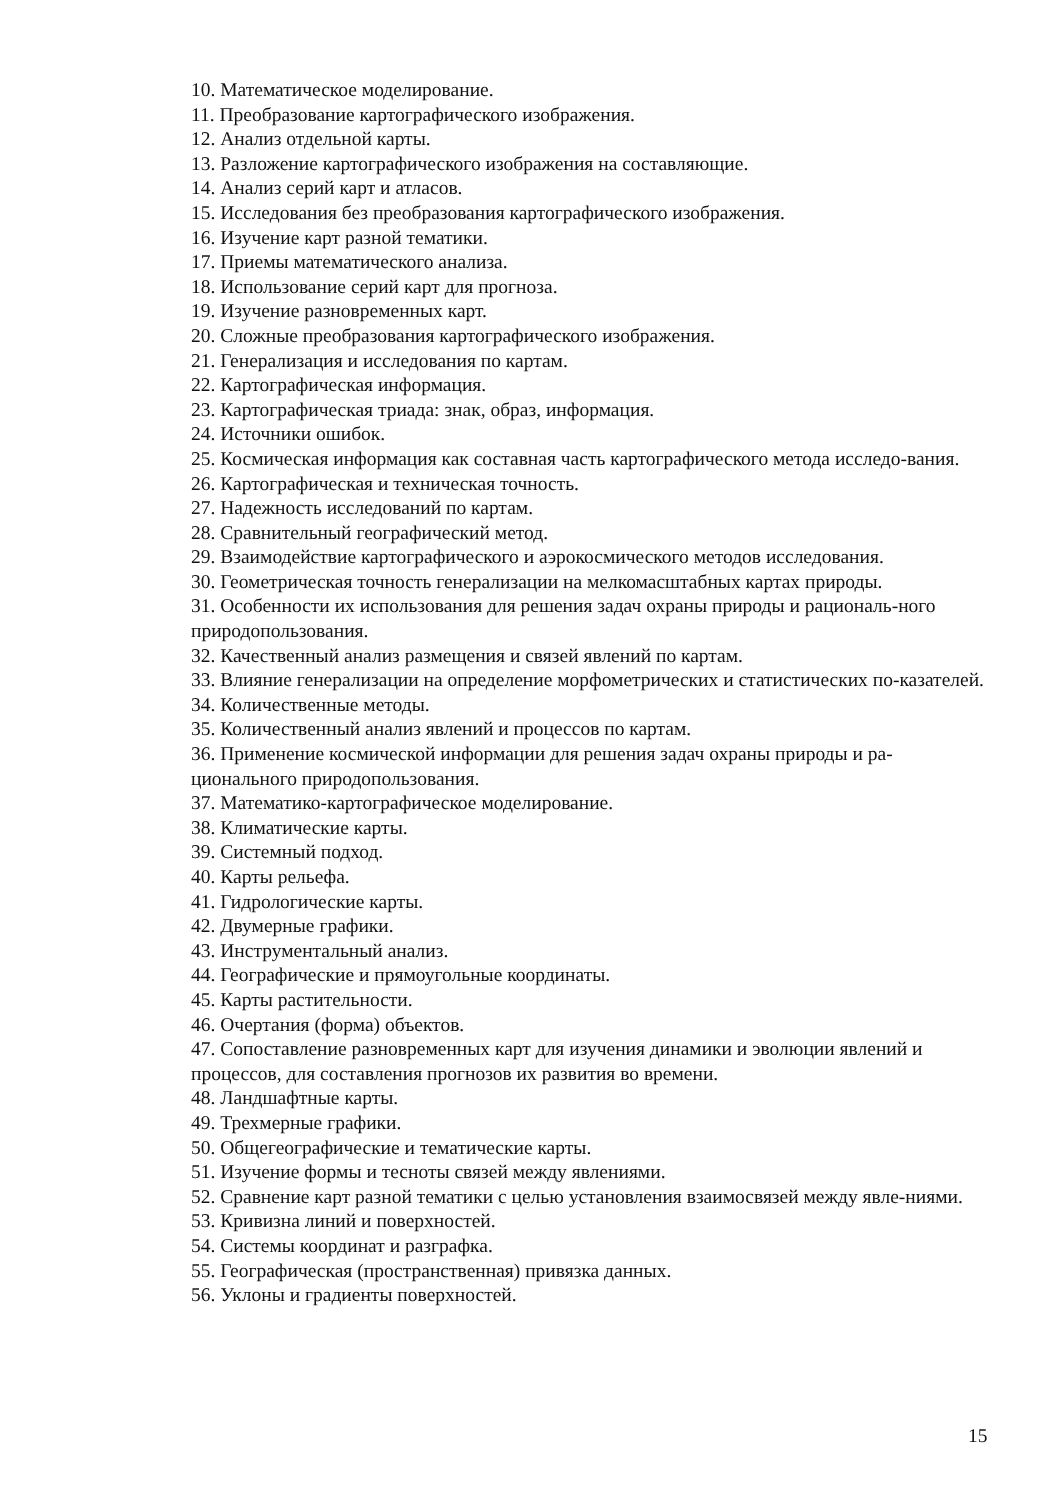10. Математическое моделирование.
11. Преобразование картографического изображения.
12. Анализ отдельной карты.
13. Разложение картографического изображения на составляющие.
14. Анализ серий карт и атласов.
15. Исследования без преобразования картографического изображения.
16. Изучение карт разной тематики.
17. Приемы математического анализа.
18. Использование серий карт для прогноза.
19. Изучение разновременных карт.
20. Сложные преобразования картографического изображения.
21. Генерализация и исследования по картам.
22. Картографическая информация.
23. Картографическая триада: знак, образ, информация.
24. Источники ошибок.
25. Космическая информация как составная часть картографического метода исследо-вания.
26. Картографическая и техническая точность.
27. Надежность исследований по картам.
28. Сравнительный географический метод.
29. Взаимодействие картографического и аэрокосмического методов исследования.
30. Геометрическая точность генерализации на мелкомасштабных картах природы.
31. Особенности их использования для решения задач охраны природы и рациональ-ного природопользования.
32. Качественный анализ размещения и связей явлений по картам.
33. Влияние генерализации на определение морфометрических и статистических по-казателей.
34. Количественные методы.
35. Количественный анализ явлений и процессов по картам.
36. Применение космической информации для решения задач охраны природы и ра-ционального природопользования.
37. Математико-картографическое моделирование.
38. Климатические карты.
39. Системный подход.
40. Карты рельефа.
41. Гидрологические карты.
42. Двумерные графики.
43. Инструментальный анализ.
44. Географические и прямоугольные координаты.
45. Карты растительности.
46. Очертания (форма) объектов.
47. Сопоставление разновременных карт для изучения динамики и эволюции явлений и процессов, для составления прогнозов их развития во времени.
48. Ландшафтные карты.
49. Трехмерные графики.
50. Общегеографические и тематические карты.
51. Изучение формы и тесноты связей между явлениями.
52. Сравнение карт разной тематики с целью установления взаимосвязей между явле-ниями.
53. Кривизна линий и поверхностей.
54. Системы координат и разграфка.
55. Географическая (пространственная) привязка данных.
56. Уклоны и градиенты поверхностей.
15